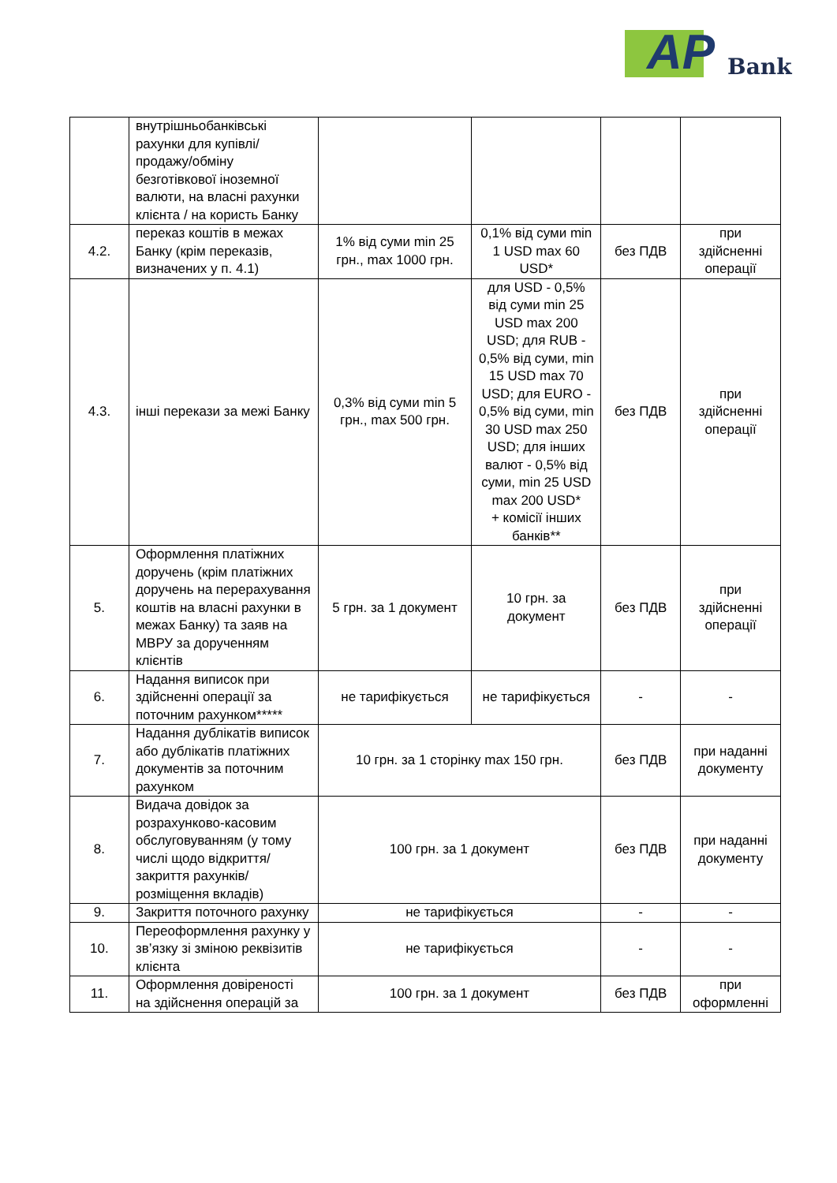AP Bank
| | внутрішньобанківські рахунки для купівлі/продажу/обміну безготівкової іноземної валюти, на власні рахунки клієнта / на користь Банку | | | | |
| 4.2. | переказ коштів в межах Банку (крім переказів, визначених у п. 4.1) | 1% від суми min 25 грн., max 1000 грн. | 0,1% від суми min 1 USD max 60 USD* | без ПДВ | при здійсненні операції |
| 4.3. | інші перекази за межі Банку | 0,3% від суми min 5 грн., max 500 грн. | для USD - 0,5% від суми min 25 USD max 200 USD; для RUB - 0,5% від суми, min 15 USD max 70 USD; для EURO - 0,5% від суми, min 30 USD max 250 USD; для інших валют - 0,5% від суми, min 25 USD max 200 USD* + комісії інших банків** | без ПДВ | при здійсненні операції |
| 5. | Оформлення платіжних доручень (крім платіжних доручень на перерахування коштів на власні рахунки в межах Банку) та заяв на МВРУ за дорученням клієнтів | 5 грн. за 1 документ | 10 грн. за документ | без ПДВ | при здійсненні операції |
| 6. | Надання виписок при здійсненні операції за поточним рахунком***** | не тарифікується | не тарифікується | - | - |
| 7. | Надання дублікатів виписок або дублікатів платіжних документів за поточним рахунком | 10 грн. за 1 сторінку max 150 грн. | | без ПДВ | при наданні документу |
| 8. | Видача довідок за розрахунково-касовим обслуговуванням (у тому числі щодо відкриття/закриття рахунків/розміщення вкладів) | 100 грн. за 1 документ | | без ПДВ | при наданні документу |
| 9. | Закриття поточного рахунку | не тарифікується | | - | - |
| 10. | Переоформлення рахунку у зв’язку зі зміною реквізитів клієнта | не тарифікується | | - | - |
| 11. | Оформлення довіреності на здійснення операцій за | 100 грн. за 1 документ | | без ПДВ | при оформленні |